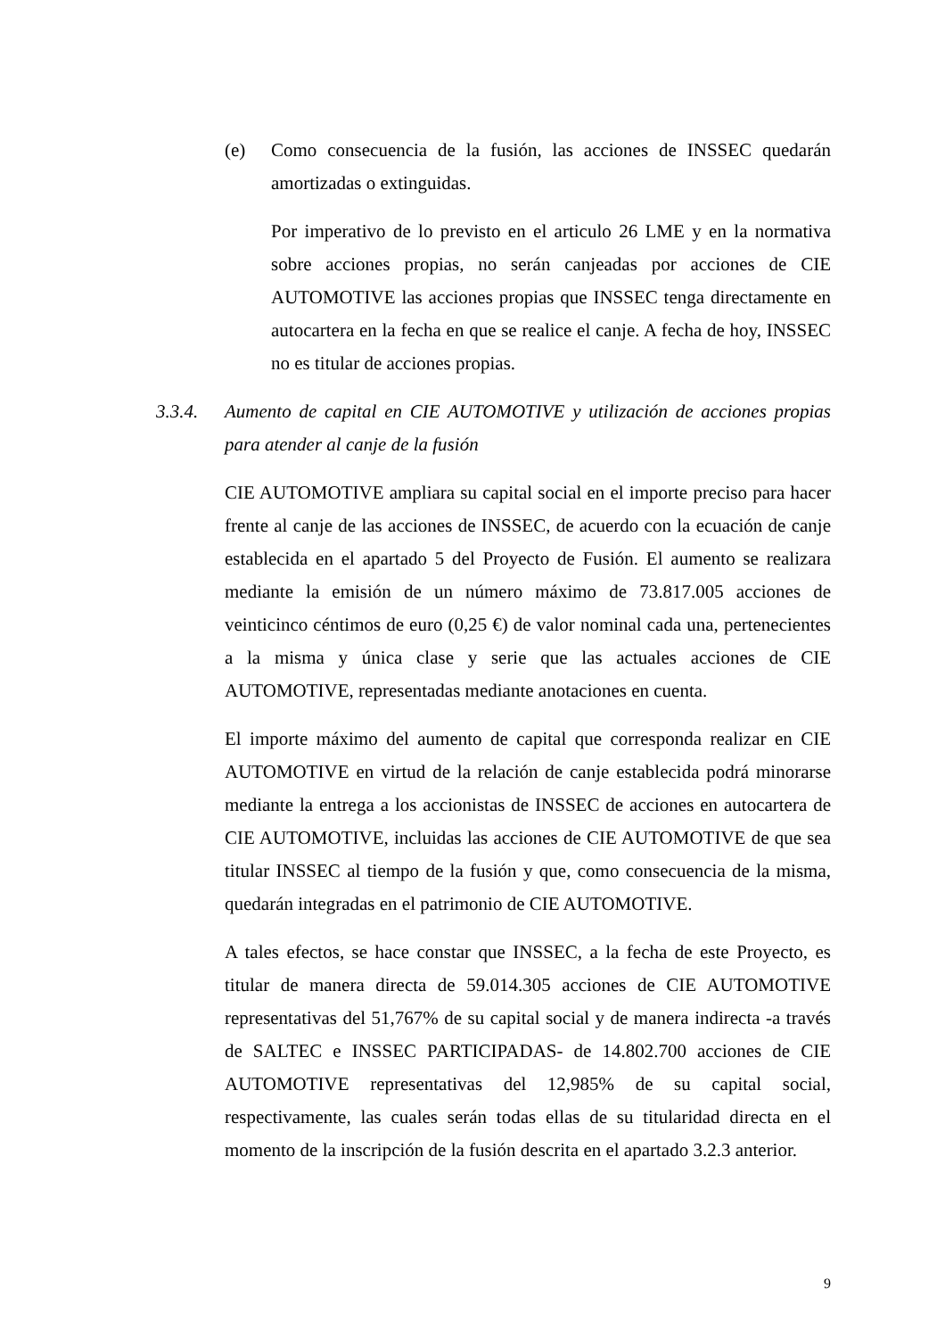(e) Como consecuencia de la fusión, las acciones de INSSEC quedarán amortizadas o extinguidas.
Por imperativo de lo previsto en el articulo 26 LME y en la normativa sobre acciones propias, no serán canjeadas por acciones de CIE AUTOMOTIVE las acciones propias que INSSEC tenga directamente en autocartera en la fecha en que se realice el canje. A fecha de hoy, INSSEC no es titular de acciones propias.
3.3.4. Aumento de capital en CIE AUTOMOTIVE y utilización de acciones propias para atender al canje de la fusión
CIE AUTOMOTIVE ampliara su capital social en el importe preciso para hacer frente al canje de las acciones de INSSEC, de acuerdo con la ecuación de canje establecida en el apartado 5 del Proyecto de Fusión. El aumento se realizara mediante la emisión de un número máximo de 73.817.005 acciones de veinticinco céntimos de euro (0,25 €) de valor nominal cada una, pertenecientes a la misma y única clase y serie que las actuales acciones de CIE AUTOMOTIVE, representadas mediante anotaciones en cuenta.
El importe máximo del aumento de capital que corresponda realizar en CIE AUTOMOTIVE en virtud de la relación de canje establecida podrá minorarse mediante la entrega a los accionistas de INSSEC de acciones en autocartera de CIE AUTOMOTIVE, incluidas las acciones de CIE AUTOMOTIVE de que sea titular INSSEC al tiempo de la fusión y que, como consecuencia de la misma, quedarán integradas en el patrimonio de CIE AUTOMOTIVE.
A tales efectos, se hace constar que INSSEC, a la fecha de este Proyecto, es titular de manera directa de 59.014.305 acciones de CIE AUTOMOTIVE representativas del 51,767% de su capital social y de manera indirecta -a través de SALTEC e INSSEC PARTICIPADAS- de 14.802.700 acciones de CIE AUTOMOTIVE representativas del 12,985% de su capital social, respectivamente, las cuales serán todas ellas de su titularidad directa en el momento de la inscripción de la fusión descrita en el apartado 3.2.3 anterior.
9